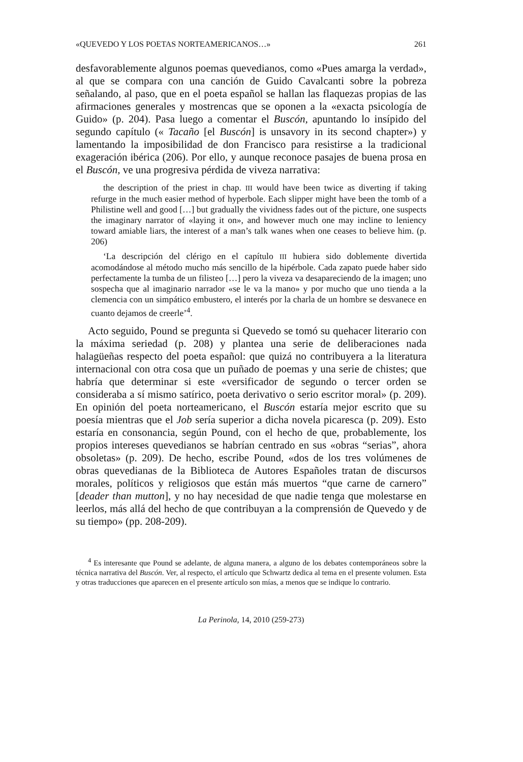«QUEVEDO Y LOS POETAS NORTEAMERICANOS…» 261
desfavorablemente algunos poemas quevedianos, como «Pues amarga la verdad», al que se compara con una canción de Guido Cavalcanti sobre la pobreza señalando, al paso, que en el poeta español se hallan las flaquezas propias de las afirmaciones generales y mostrencas que se oponen a la «exacta psicología de Guido» (p. 204). Pasa luego a comentar el Buscón, apuntando lo insípido del segundo capítulo (« Tacaño [el Buscón] is unsavory in its second chapter») y lamentando la imposibilidad de don Francisco para resistirse a la tradicional exageración ibérica (206). Por ello, y aunque reconoce pasajes de buena prosa en el Buscón, ve una progresiva pérdida de viveza narrativa:
the description of the priest in chap. III would have been twice as diverting if taking refurge in the much easier method of hyperbole. Each slipper might have been the tomb of a Philistine well and good […] but gradually the vividness fades out of the picture, one suspects the imaginary narrator of «laying it on», and however much one may incline to leniency toward amiable liars, the interest of a man’s talk wanes when one ceases to believe him. (p. 206)
‘La descripción del clérigo en el capítulo III hubiera sido doblemente divertida acomodándose al método mucho más sencillo de la hipérbole. Cada zapato puede haber sido perfectamente la tumba de un filisteo […] pero la viveza va desapareciendo de la imagen; uno sospecha que al imaginario narrador «se le va la mano» y por mucho que uno tienda a la clemencia con un simpático embustero, el interés por la charla de un hombre se desvanece en cuanto dejamos de creerle’<sup>4</sup>.
Acto seguido, Pound se pregunta si Quevedo se tomó su quehacer literario con la máxima seriedad (p. 208) y plantea una serie de deliberaciones nada halagüeñas respecto del poeta español: que quizá no contribuyera a la literatura internacional con otra cosa que un puñado de poemas y una serie de chistes; que habría que determinar si este «versificador de segundo o tercer orden se consideraba a sí mismo satírico, poeta derivativo o serio escritor moral» (p. 209). En opinión del poeta norteamericano, el Buscón estaría mejor escrito que su poesía mientras que el Job sería superior a dicha novela picaresca (p. 209). Esto estaría en consonancia, según Pound, con el hecho de que, probablemente, los propios intereses quevedianos se habrían centrado en sus «obras “serias”, ahora obsoletas» (p. 209). De hecho, escribe Pound, «dos de los tres volúmenes de obras quevedianas de la Biblioteca de Autores Españoles tratan de discursos morales, políticos y religiosos que están más muertos “que carne de carnero” [deader than mutton], y no hay necesidad de que nadie tenga que molestarse en leerlos, más allá del hecho de que contribuyan a la comprensión de Quevedo y de su tiempo» (pp. 208-209).
<sup>4</sup> Es interesante que Pound se adelante, de alguna manera, a alguno de los debates contemporáneos sobre la técnica narrativa del Buscón. Ver, al respecto, el artículo que Schwartz dedica al tema en el presente volumen. Esta y otras traducciones que aparecen en el presente artículo son mías, a menos que se indique lo contrario.
La Perinola, 14, 2010 (259-273)